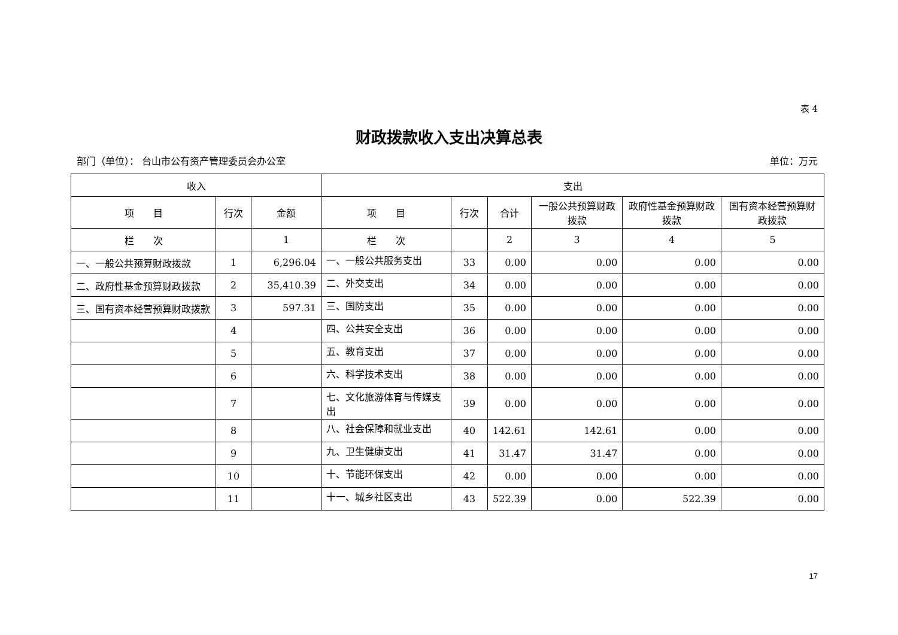表 4
财政拨款收入支出决算总表
部门（单位）： 台山市公有资产管理委员会办公室 单位：万元
| 收入 | | | 支出 | | | | | |
| --- | --- | --- | --- | --- | --- | --- | --- | --- |
| 项 目 | 行次 | 金额 | 项 目 | 行次 | 合计 | 一般公共预算财政拨款 | 政府性基金预算财政拨款 | 国有资本经营预算财政拨款 |
| 栏 次 | | 1 | 栏 次 | | 2 | 3 | 4 | 5 |
| 一、一般公共预算财政拨款 | 1 | 6,296.04 | 一、一般公共服务支出 | 33 | 0.00 | 0.00 | 0.00 | 0.00 |
| 二、政府性基金预算财政拨款 | 2 | 35,410.39 | 二、外交支出 | 34 | 0.00 | 0.00 | 0.00 | 0.00 |
| 三、国有资本经营预算财政拨款 | 3 | 597.31 | 三、国防支出 | 35 | 0.00 | 0.00 | 0.00 | 0.00 |
| | 4 | | 四、公共安全支出 | 36 | 0.00 | 0.00 | 0.00 | 0.00 |
| | 5 | | 五、教育支出 | 37 | 0.00 | 0.00 | 0.00 | 0.00 |
| | 6 | | 六、科学技术支出 | 38 | 0.00 | 0.00 | 0.00 | 0.00 |
| | 7 | | 七、文化旅游体育与传媒支出 | 39 | 0.00 | 0.00 | 0.00 | 0.00 |
| | 8 | | 八、社会保障和就业支出 | 40 | 142.61 | 142.61 | 0.00 | 0.00 |
| | 9 | | 九、卫生健康支出 | 41 | 31.47 | 31.47 | 0.00 | 0.00 |
| | 10 | | 十、节能环保支出 | 42 | 0.00 | 0.00 | 0.00 | 0.00 |
| | 11 | | 十一、城乡社区支出 | 43 | 522.39 | 0.00 | 522.39 | 0.00 |
17